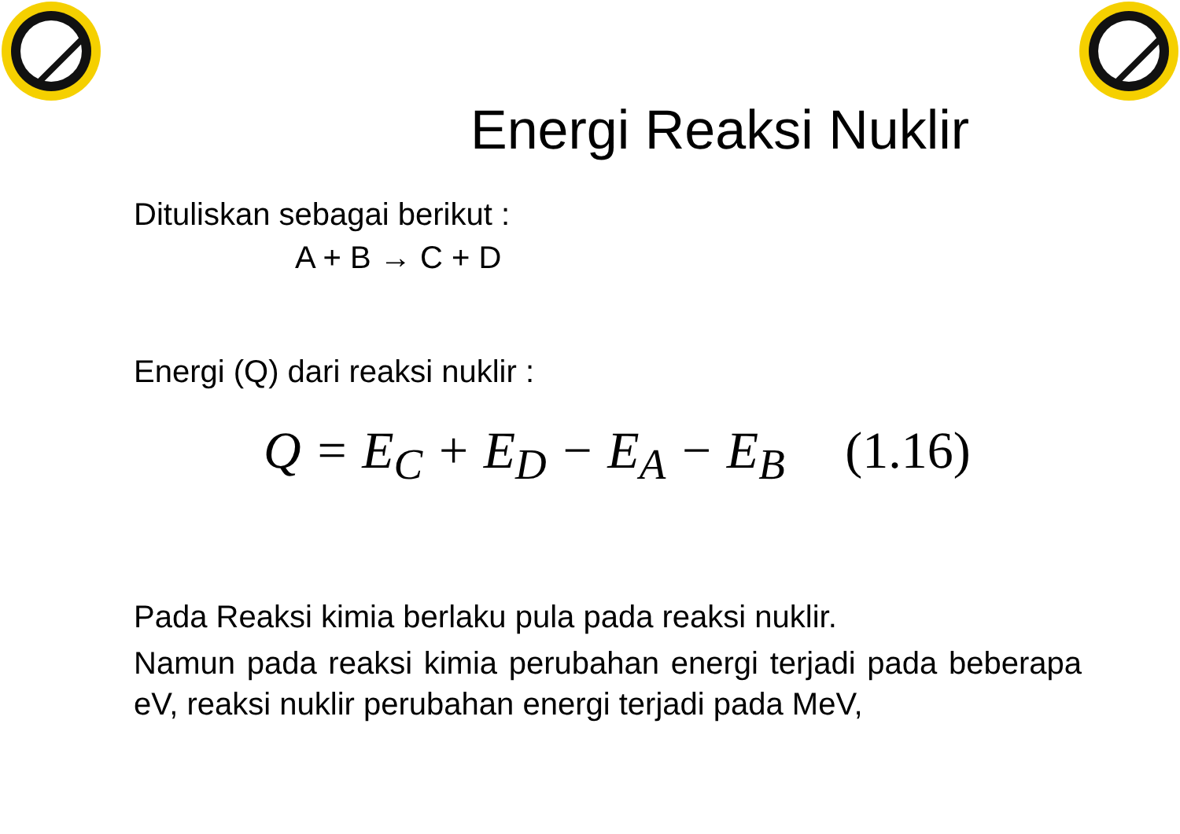Energi Reaksi Nuklir
Dituliskan sebagai berikut :
A + B → C + D
Energi (Q) dari reaksi nuklir :
Q = E<sub>C</sub> + E<sub>D</sub> − E<sub>A</sub> − E<sub>B</sub> (1.16)
Pada Reaksi kimia berlaku pula pada reaksi nuklir.
Namun pada reaksi kimia perubahan energi terjadi pada beberapa eV, reaksi nuklir perubahan energi terjadi pada MeV,